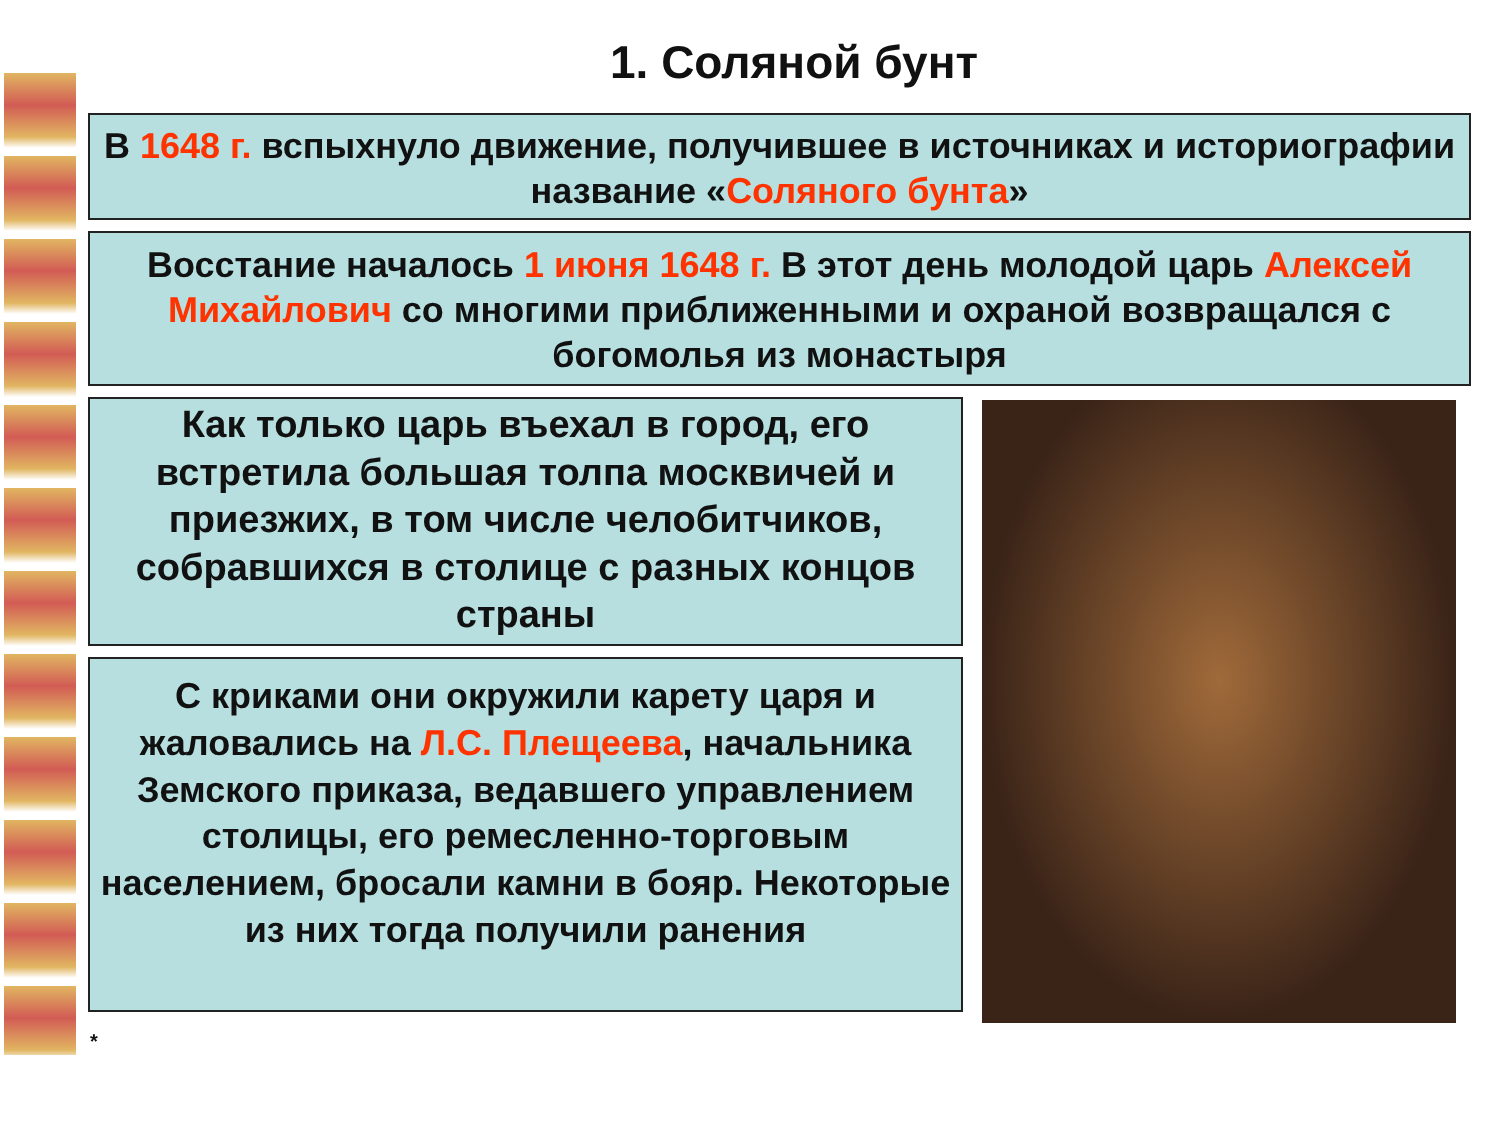1. Соляной бунт
В 1648 г. вспыхнуло движение, получившее в источниках и историографии название «Соляного бунта»
Восстание началось 1 июня 1648 г. В этот день молодой царь Алексей Михайлович со многими приближенными и охраной возвращался с богомолья из монастыря
Как только царь въехал в город, его встретила большая толпа москвичей и приезжих, в том числе челобитчиков, собравшихся в столице с разных концов страны
С криками они окружили карету царя и жаловались на Л.С. Плещеева, начальника Земского приказа, ведавшего управлением столицы, его ремесленно-торговым населением, бросали камни в бояр. Некоторые из них тогда получили ранения
*